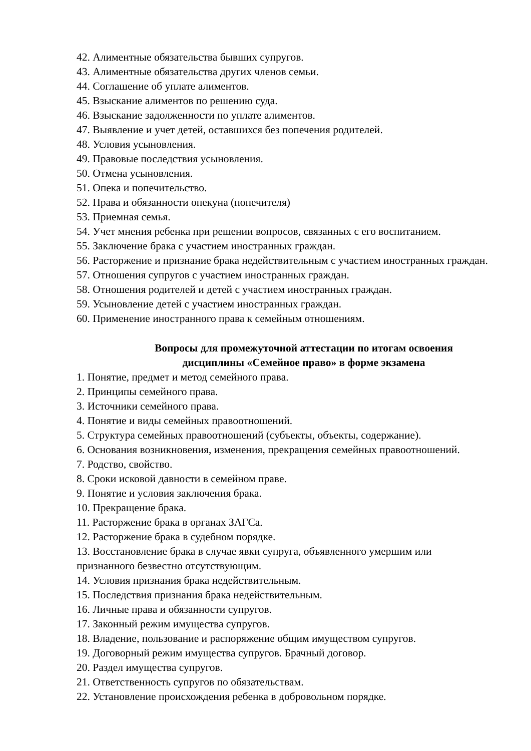42. Алиментные обязательства бывших супругов.
43. Алиментные обязательства других членов семьи.
44. Соглашение об уплате алиментов.
45. Взыскание алиментов по решению суда.
46. Взыскание задолженности по уплате алиментов.
47. Выявление и учет детей, оставшихся без попечения родителей.
48. Условия усыновления.
49. Правовые последствия усыновления.
50. Отмена усыновления.
51. Опека и попечительство.
52. Права и обязанности опекуна (попечителя)
53. Приемная семья.
54. Учет мнения ребенка при решении вопросов, связанных с его воспитанием.
55. Заключение брака с участием иностранных граждан.
56. Расторжение и признание брака недействительным с участием иностранных граждан.
57. Отношения супругов с участием иностранных граждан.
58. Отношения родителей и детей с участием иностранных граждан.
59. Усыновление детей с участием иностранных граждан.
60. Применение иностранного права к семейным отношениям.
Вопросы для промежуточной аттестации по итогам освоения
дисциплины «Семейное право» в форме экзамена
1. Понятие, предмет и метод семейного права.
2. Принципы семейного права.
3. Источники семейного права.
4. Понятие и виды семейных правоотношений.
5. Структура семейных правоотношений (субъекты, объекты, содержание).
6. Основания возникновения, изменения, прекращения семейных правоотношений.
7. Родство, свойство.
8. Сроки исковой давности в семейном праве.
9. Понятие и условия заключения брака.
10. Прекращение брака.
11. Расторжение брака в органах ЗАГСа.
12. Расторжение брака в судебном порядке.
13. Восстановление брака в случае явки супруга, объявленного умершим или
признанного безвестно отсутствующим.
14. Условия признания брака недействительным.
15. Последствия признания брака недействительным.
16. Личные права и обязанности супругов.
17. Законный режим имущества супругов.
18. Владение, пользование и распоряжение общим имуществом супругов.
19. Договорный режим имущества супругов. Брачный договор.
20. Раздел имущества супругов.
21. Ответственность супругов по обязательствам.
22. Установление происхождения ребенка в добровольном порядке.